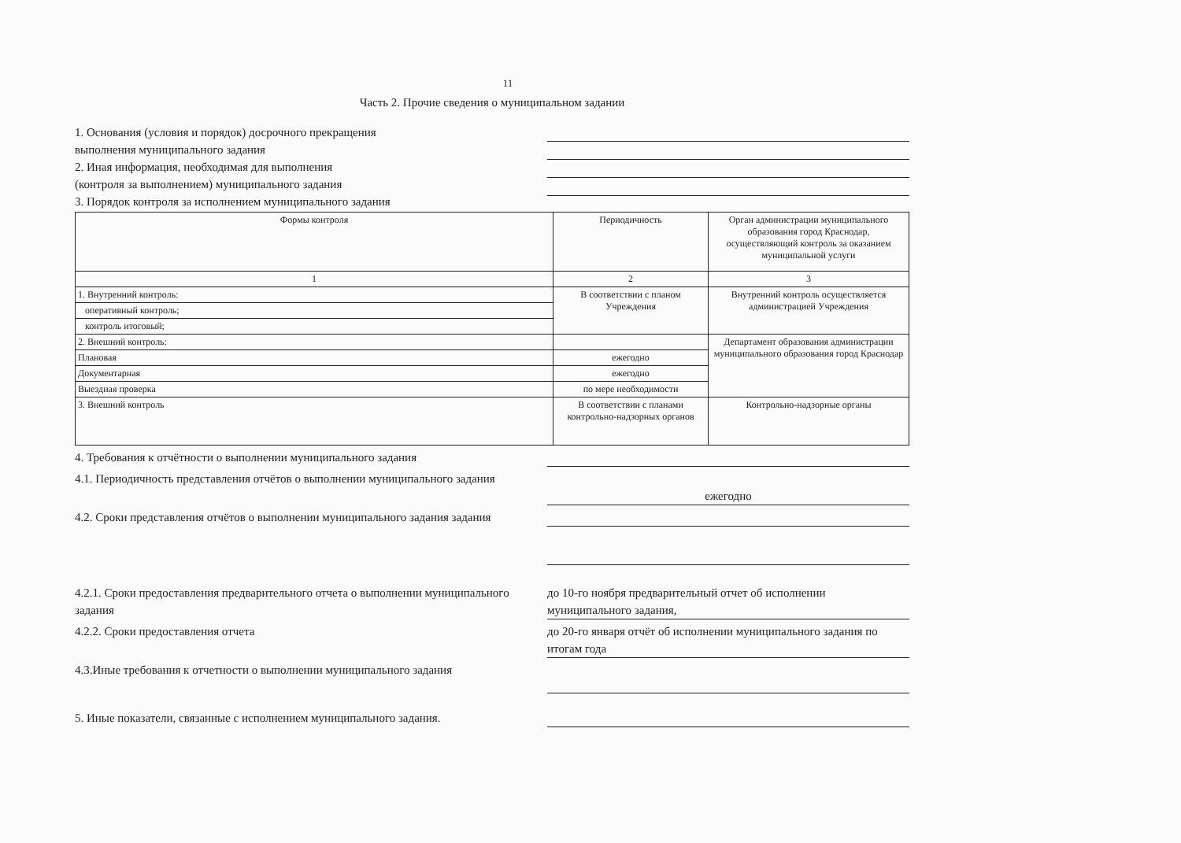11
Часть 2. Прочие сведения о муниципальном задании
1. Основания (условия и порядок) досрочного прекращения
выполнения муниципального задания
2. Иная информация, необходимая для выполнения
(контроля за выполнением) муниципального задания
3. Порядок контроля за исполнением муниципального задания
| Формы контроля | Периодичность | Орган администрации муниципального образования город Краснодар, осуществляющий контроль за оказанием муниципальной услуги |
| --- | --- | --- |
| 1 | 2 | 3 |
| 1. Внутренний контроль: | В соответствии с планом Учреждения | Внутренний контроль осуществляется администрацией Учреждения |
| оперативный контроль; | | |
| контроль итоговый; | | |
| 2. Внешний контроль: | | Департамент образования администрации муниципального образования город Краснодар |
| Плановая | ежегодно | |
| Документарная | ежегодно | |
| Выездная проверка | по мере необходимости | |
| 3. Внешний контроль | В соответствии с планами контрольно-надзорных органов | Контрольно-надзорные органы |
4. Требования к отчётности о выполнении муниципального задания
4.1. Периодичность представления отчётов о выполнении муниципального задания
ежегодно
4.2. Сроки представления отчётов о выполнении муниципального задания задания
4.2.1. Сроки предоставления предварительного отчета о выполнении муниципального задания
до 10-го ноября предварительный отчет об исполнении муниципального задания,
4.2.2. Сроки предоставления отчета до 20-го января отчёт об исполнении муниципального задания по итогам года
4.3.Иные требования к отчетности о выполнении муниципального задания
5. Иные показатели, связанные с исполнением муниципального задания.